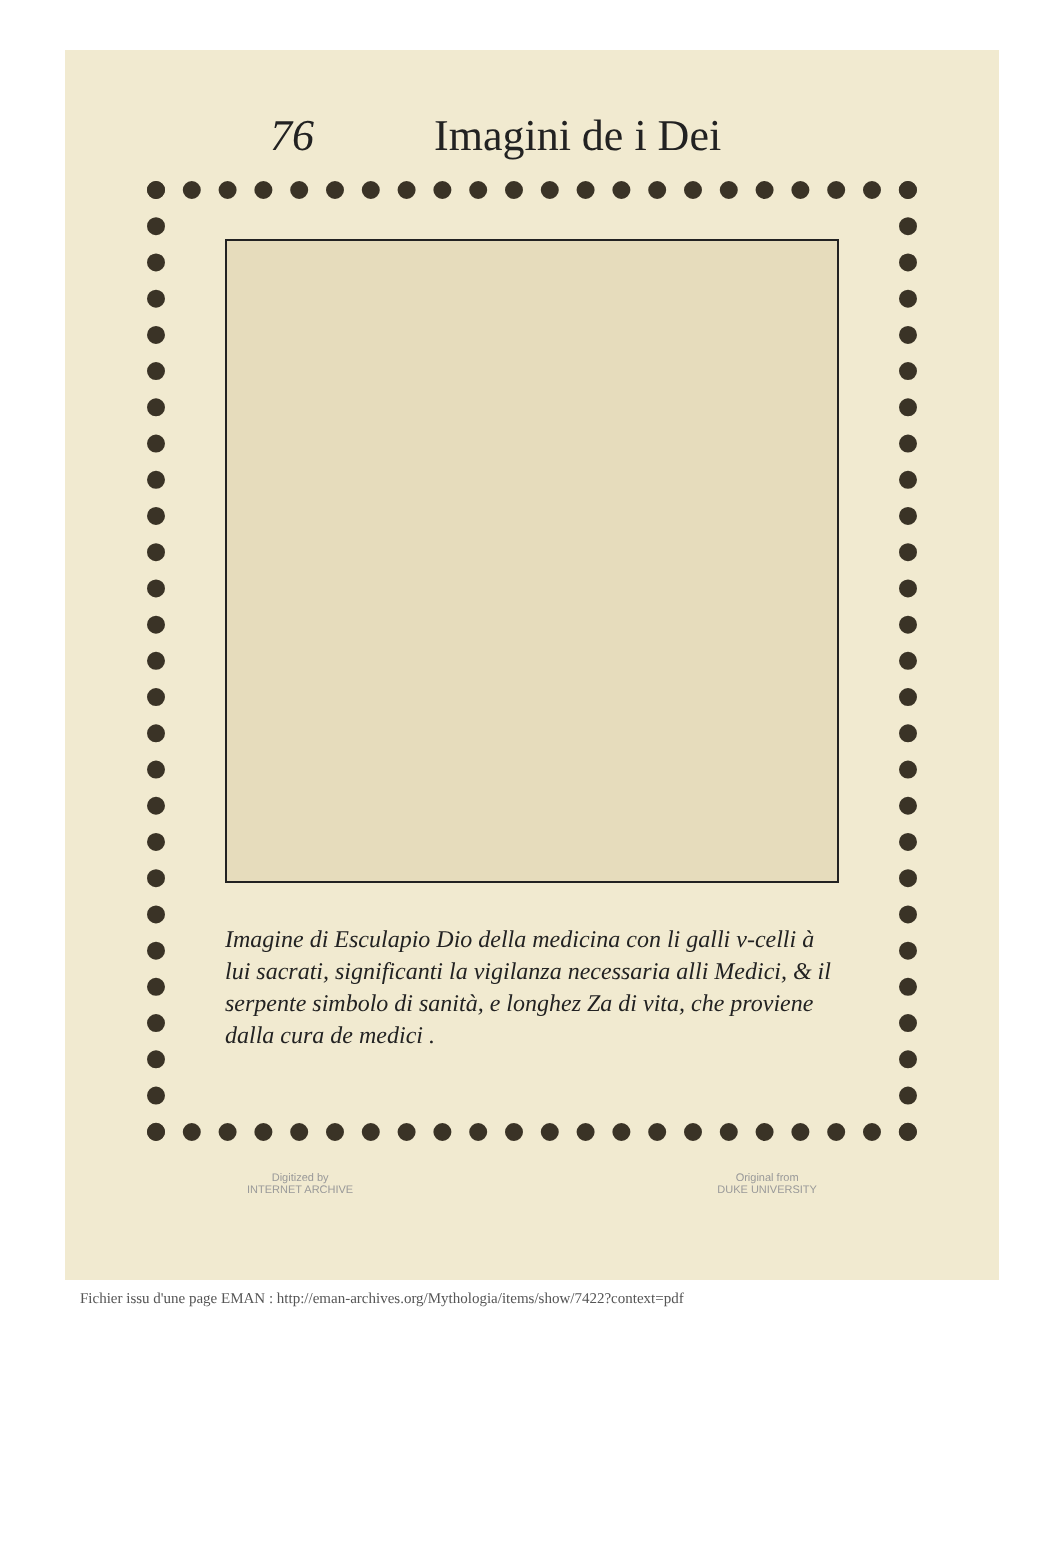76 Imagini de i Dei
Imagine di Esculapio Dio della medicina con li galli v-celli à lui sacrati, significanti la vigilanza necessaria alli Medici, & il serpente simbolo di sanità, e longhez Za di vita, che proviene dalla cura de medici .
Digitized by
INTERNET ARCHIVE
Original from
DUKE UNIVERSITY
Fichier issu d'une page EMAN : http://eman-archives.org/Mythologia/items/show/7422?context=pdf